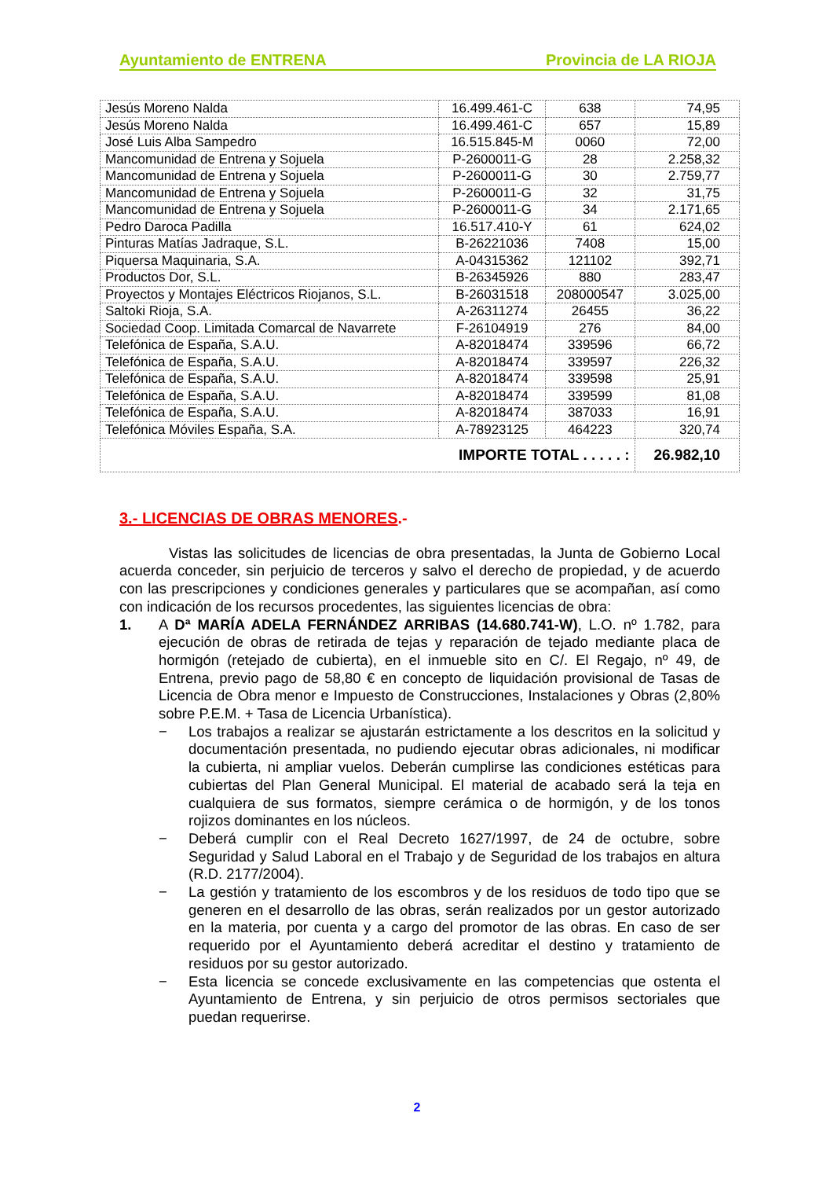Ayuntamiento de ENTRENA Provincia de LA RIOJA
| Jesús Moreno Nalda | 16.499.461-C | 638 | 74,95 |
| Jesús Moreno Nalda | 16.499.461-C | 657 | 15,89 |
| José Luis Alba Sampedro | 16.515.845-M | 0060 | 72,00 |
| Mancomunidad de Entrena y Sojuela | P-2600011-G | 28 | 2.258,32 |
| Mancomunidad de Entrena y Sojuela | P-2600011-G | 30 | 2.759,77 |
| Mancomunidad de Entrena y Sojuela | P-2600011-G | 32 | 31,75 |
| Mancomunidad de Entrena y Sojuela | P-2600011-G | 34 | 2.171,65 |
| Pedro Daroca Padilla | 16.517.410-Y | 61 | 624,02 |
| Pinturas Matías Jadraque, S.L. | B-26221036 | 7408 | 15,00 |
| Piquersa Maquinaria, S.A. | A-04315362 | 121102 | 392,71 |
| Productos Dor, S.L. | B-26345926 | 880 | 283,47 |
| Proyectos y Montajes Eléctricos Riojanos, S.L. | B-26031518 | 208000547 | 3.025,00 |
| Saltoki Rioja, S.A. | A-26311274 | 26455 | 36,22 |
| Sociedad Coop. Limitada Comarcal de Navarrete | F-26104919 | 276 | 84,00 |
| Telefónica de España, S.A.U. | A-82018474 | 339596 | 66,72 |
| Telefónica de España, S.A.U. | A-82018474 | 339597 | 226,32 |
| Telefónica de España, S.A.U. | A-82018474 | 339598 | 25,91 |
| Telefónica de España, S.A.U. | A-82018474 | 339599 | 81,08 |
| Telefónica de España, S.A.U. | A-82018474 | 387033 | 16,91 |
| Telefónica Móviles España, S.A. | A-78923125 | 464223 | 320,74 |
| IMPORTE TOTAL . . . . . : | | | 26.982,10 |
3.- LICENCIAS DE OBRAS MENORES.-
Vistas las solicitudes de licencias de obra presentadas, la Junta de Gobierno Local acuerda conceder, sin perjuicio de terceros y salvo el derecho de propiedad, y de acuerdo con las prescripciones y condiciones generales y particulares que se acompañan, así como con indicación de los recursos procedentes, las siguientes licencias de obra:
1. A Dª MARÍA ADELA FERNÁNDEZ ARRIBAS (14.680.741-W), L.O. nº 1.782, para ejecución de obras de retirada de tejas y reparación de tejado mediante placa de hormigón (retejado de cubierta), en el inmueble sito en C/. El Regajo, nº 49, de Entrena, previo pago de 58,80 € en concepto de liquidación provisional de Tasas de Licencia de Obra menor e Impuesto de Construcciones, Instalaciones y Obras (2,80% sobre P.E.M. + Tasa de Licencia Urbanística).
− Los trabajos a realizar se ajustarán estrictamente a los descritos en la solicitud y documentación presentada, no pudiendo ejecutar obras adicionales, ni modificar la cubierta, ni ampliar vuelos. Deberán cumplirse las condiciones estéticas para cubiertas del Plan General Municipal. El material de acabado será la teja en cualquiera de sus formatos, siempre cerámica o de hormigón, y de los tonos rojizos dominantes en los núcleos.
− Deberá cumplir con el Real Decreto 1627/1997, de 24 de octubre, sobre Seguridad y Salud Laboral en el Trabajo y de Seguridad de los trabajos en altura (R.D. 2177/2004).
− La gestión y tratamiento de los escombros y de los residuos de todo tipo que se generen en el desarrollo de las obras, serán realizados por un gestor autorizado en la materia, por cuenta y a cargo del promotor de las obras. En caso de ser requerido por el Ayuntamiento deberá acreditar el destino y tratamiento de residuos por su gestor autorizado.
− Esta licencia se concede exclusivamente en las competencias que ostenta el Ayuntamiento de Entrena, y sin perjuicio de otros permisos sectoriales que puedan requerirse.
2